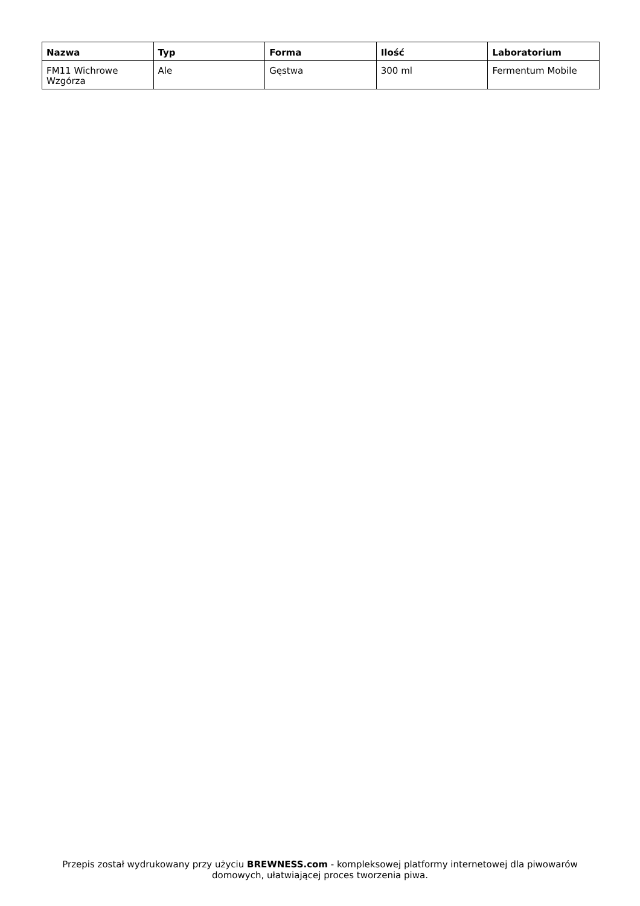| Nazwa | Typ | Forma | Ilość | Laboratorium |
| --- | --- | --- | --- | --- |
| FM11 Wichrowe Wzgórza | Ale | Gęstwa | 300 ml | Fermentum Mobile |
Przepis został wydrukowany przy użyciu BREWNESS.com - kompleksowej platformy internetowej dla piwowarów domowych, ułatwiającej proces tworzenia piwa.